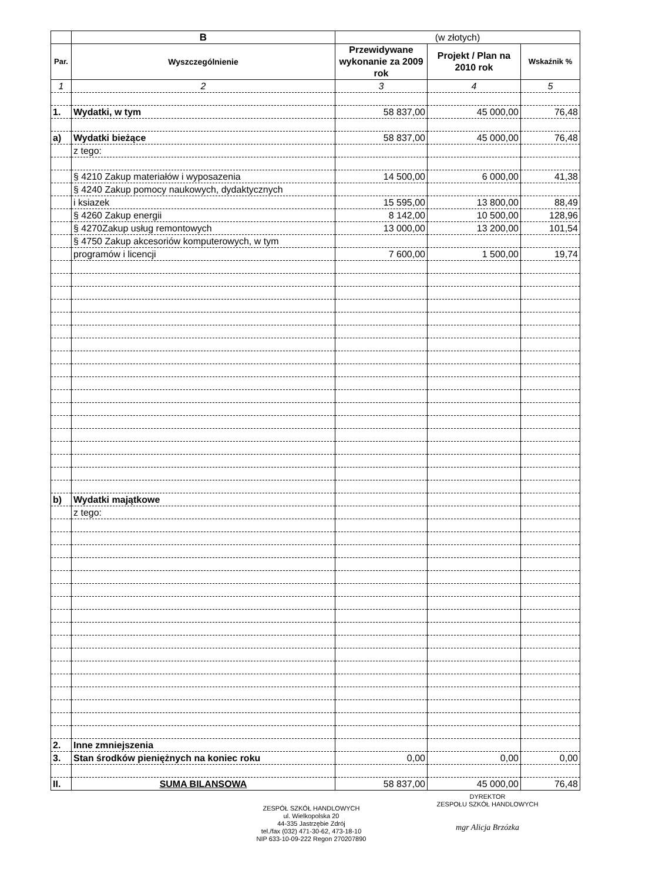| | B | (w złotych) | | |
| --- | --- | --- | --- | --- |
| Par. | Wyszczególnienie | Przewidywane wykonanie za 2009 rok | Projekt / Plan na 2010 rok | Wskaźnik % |
| 1 | 2 | 3 | 4 | 5 |
| 1. | Wydatki, w tym | 58 837,00 | 45 000,00 | 76,48 |
| a) | Wydatki bieżące | 58 837,00 | 45 000,00 | 76,48 |
| | z tego: | | | |
| | § 4210 Zakup materiałów i wyposazenia | 14 500,00 | 6 000,00 | 41,38 |
| | § 4240 Zakup pomocy naukowych, dydaktycznych | | | |
| | i ksiazek | 15 595,00 | 13 800,00 | 88,49 |
| | § 4260 Zakup energii | 8 142,00 | 10 500,00 | 128,96 |
| | § 4270Zakup usług remontowych | 13 000,00 | 13 200,00 | 101,54 |
| | § 4750 Zakup akcesoriów komputerowych, w tym | | | |
| | programów i licencji | 7 600,00 | 1 500,00 | 19,74 |
| b) | Wydatki majątkowe | | | |
| | z tego: | | | |
| 2. | Inne zmniejszenia | | | |
| 3. | Stan środków pieniężnych na koniec roku | 0,00 | 0,00 | 0,00 |
| II. | SUMA BILANSOWA | 58 837,00 | 45 000,00 | 76,48 |
ZESPÓŁ SZKÓŁ HANDLOWYCH
ul. Wielkopolska 20
44-335 Jastrzębie Zdrój
tel./fax (032) 471-30-62, 473-18-10
NIP 633-10-09-222 Regon 270207890
DYREKTOR
ZESPOŁU SZKÓŁ HANDLOWYCH
mgr Alicja Brzózka